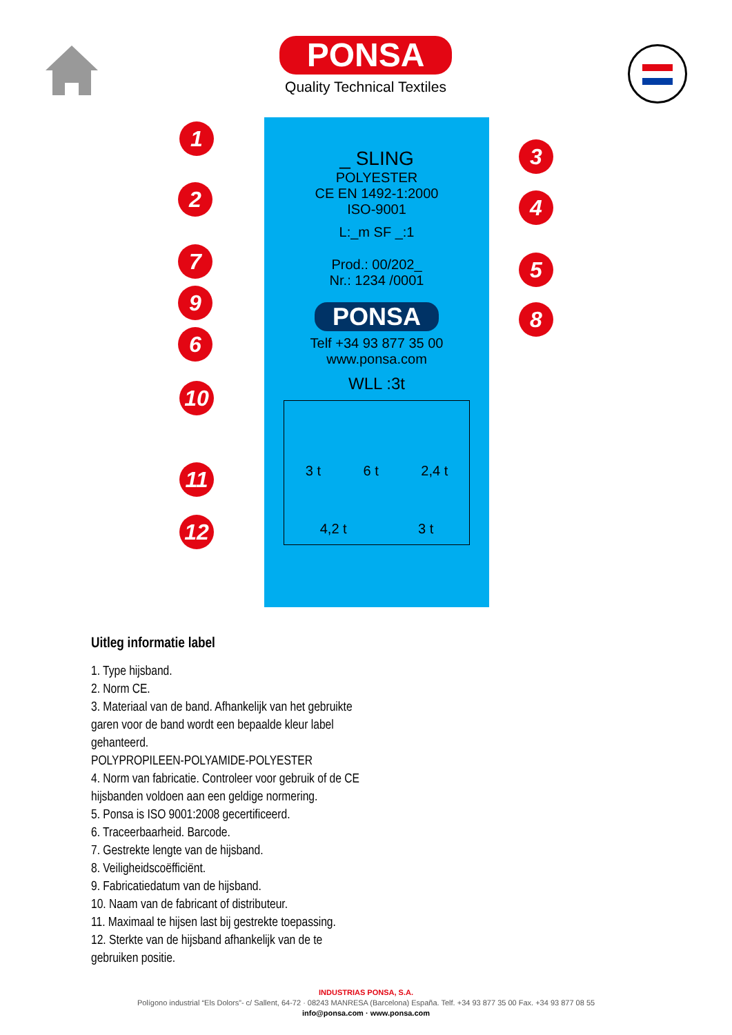PONSA
Quality Technical Textiles
_ SLING
POLYESTER
CE EN 1492-1:2000
ISO-9001
L:_m SF _:1
Prod.: 00/202_
Nr.: 1234 /0001
PONSA
Telf +34 93 877 35 00
www.ponsa.com
WLL :3t
3 t 6 t 2,4 t
4,2 t 3 t
1
2
3
4
5
6
7
8
9
10
11
12
Uitleg informatie label
1. Type hijsband.
2. Norm CE.
3. Materiaal van de band. Afhankelijk van het gebruikte
garen voor de band wordt een bepaalde kleur label
gehanteerd.
POLYPROPILEEN-POLYAMIDE-POLYESTER
4. Norm van fabricatie. Controleer voor gebruik of de CE
hijsbanden voldoen aan een geldige normering.
5. Ponsa is ISO 9001:2008 gecertificeerd.
6. Traceerbaarheid. Barcode.
7. Gestrekte lengte van de hijsband.
8. Veiligheidscoëfficiënt.
9. Fabricatiedatum van de hijsband.
10. Naam van de fabricant of distributeur.
11. Maximaal te hijsen last bij gestrekte toepassing.
12. Sterkte van de hijsband afhankelijk van de te
gebruiken positie.
INDUSTRIAS PONSA, S.A.
Polígono industrial “Els Dolors”- c/ Sallent, 64-72 · 08243 MANRESA (Barcelona) España. Telf. +34 93 877 35 00 Fax. +34 93 877 08 55
info@ponsa.com · www.ponsa.com